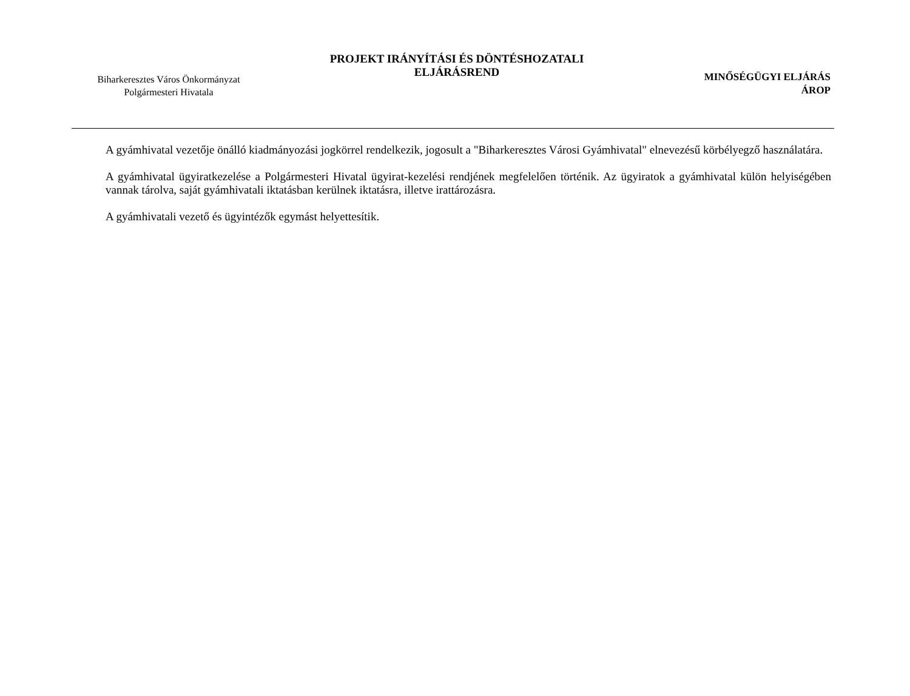Biharkeresztes Város Önkormányzat
Polgármesteri Hivatala
PROJEKT IRÁNYÍTÁSI ÉS DÖNTÉSHOZATALI ELJÁRÁSREND
MINŐSÉGÜGYI ELJÁRÁS
ÁROP
A gyámhivatal vezetője önálló kiadmányozási jogkörrel rendelkezik, jogosult a "Biharkeresztes Városi Gyámhivatal" elnevezésű körbélyegző használatára.
A gyámhivatal ügyiratkezelése a Polgármesteri Hivatal ügyirat-kezelési rendjének megfelelően történik. Az ügyiratok a gyámhivatal külön helyiségében vannak tárolva, saját gyámhivatali iktatásban kerülnek iktatásra, illetve irattározásra.
A gyámhivatali vezető és ügyintézők egymást helyettesítik.